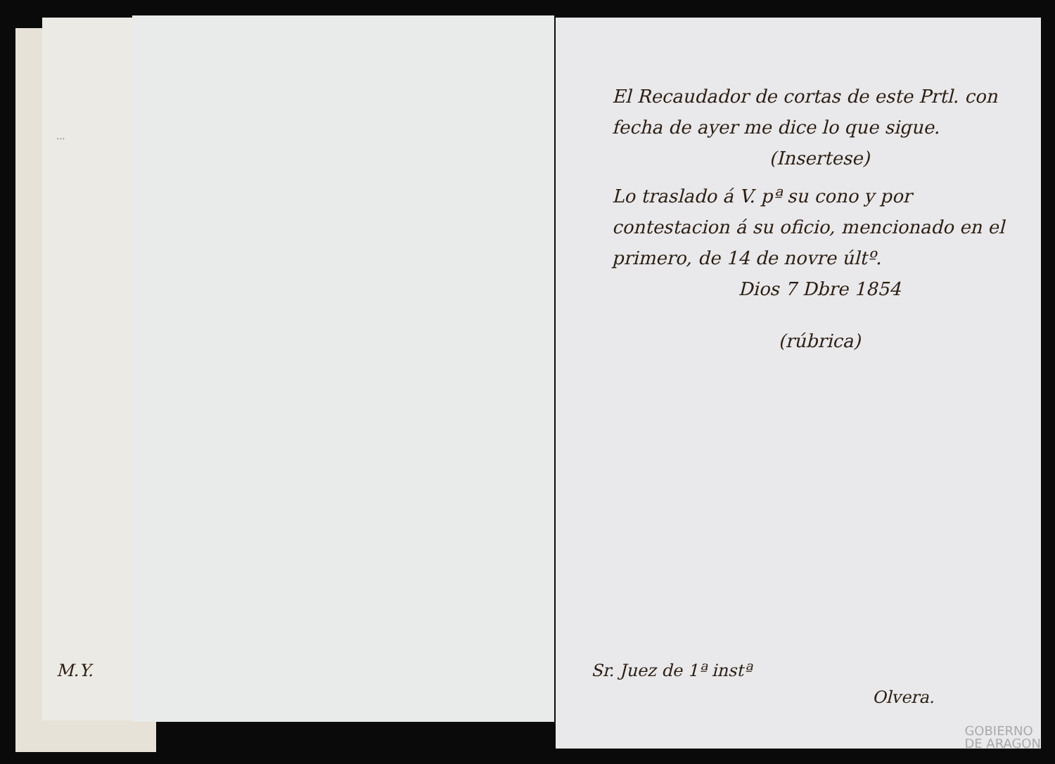...
El Recaudador de cortas de este Prtl. con fecha de ayer me dice lo que sigue.
(Insertese)
Lo traslado á V. pª su cono y por contestacion á su oficio, mencionado en el primero, de 14 de novre últº.
Dios 7 Dbre 1854
(rúbrica)
M.Y. Sr. Juez de 1ª instª
Olvera.
GOBIERNO
DE ARAGON